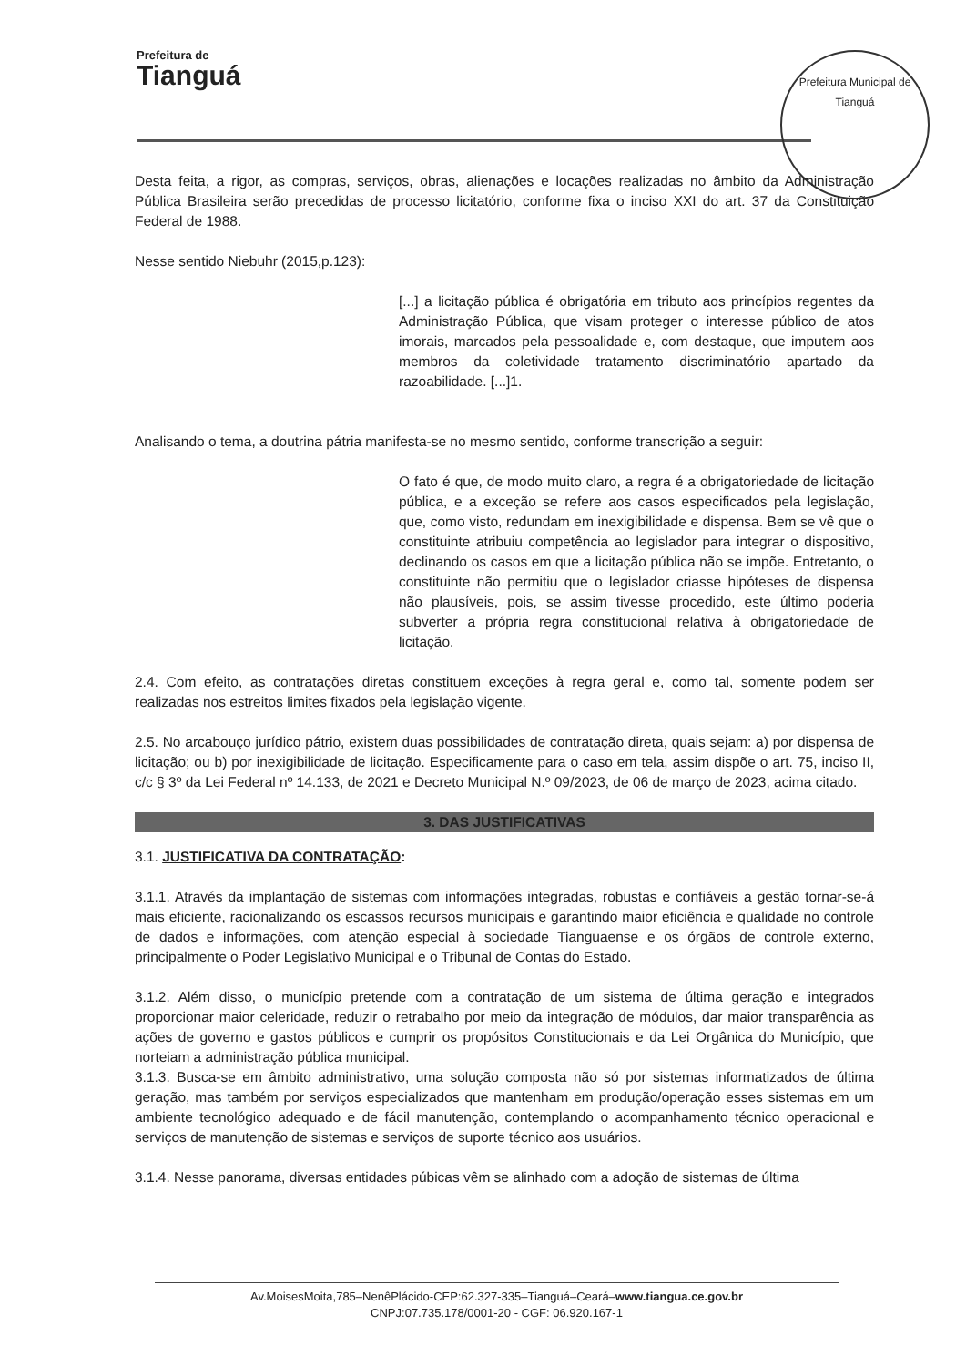Prefeitura de
Tianguá
Prefeitura Municipal de Tianguá
Desta feita, a rigor, as compras, serviços, obras, alienações e locações realizadas no âmbito da Administração Pública Brasileira serão precedidas de processo licitatório, conforme fixa o inciso XXI do art. 37 da Constituição Federal de 1988.
Nesse sentido Niebuhr (2015,p.123):
[...] a licitação pública é obrigatória em tributo aos princípios regentes da Administração Pública, que visam proteger o interesse público de atos imorais, marcados pela pessoalidade e, com destaque, que imputem aos membros da coletividade tratamento discriminatório apartado da razoabilidade. [...]1.
Analisando o tema, a doutrina pátria manifesta-se no mesmo sentido, conforme transcrição a seguir:
O fato é que, de modo muito claro, a regra é a obrigatoriedade de licitação pública, e a exceção se refere aos casos especificados pela legislação, que, como visto, redundam em inexigibilidade e dispensa. Bem se vê que o constituinte atribuiu competência ao legislador para integrar o dispositivo, declinando os casos em que a licitação pública não se impõe. Entretanto, o constituinte não permitiu que o legislador criasse hipóteses de dispensa não plausíveis, pois, se assim tivesse procedido, este último poderia subverter a própria regra constitucional relativa à obrigatoriedade de licitação.
2.4. Com efeito, as contratações diretas constituem exceções à regra geral e, como tal, somente podem ser realizadas nos estreitos limites fixados pela legislação vigente.
2.5. No arcabouço jurídico pátrio, existem duas possibilidades de contratação direta, quais sejam: a) por dispensa de licitação; ou b) por inexigibilidade de licitação. Especificamente para o caso em tela, assim dispõe o art. 75, inciso II, c/c § 3º da Lei Federal nº 14.133, de 2021 e Decreto Municipal N.º 09/2023, de 06 de março de 2023, acima citado.
3. DAS JUSTIFICATIVAS
3.1. JUSTIFICATIVA DA CONTRATAÇÃO:
3.1.1. Através da implantação de sistemas com informações integradas, robustas e confiáveis a gestão tornar-se-á mais eficiente, racionalizando os escassos recursos municipais e garantindo maior eficiência e qualidade no controle de dados e informações, com atenção especial à sociedade Tianguaense e os órgãos de controle externo, principalmente o Poder Legislativo Municipal e o Tribunal de Contas do Estado.
3.1.2. Além disso, o município pretende com a contratação de um sistema de última geração e integrados proporcionar maior celeridade, reduzir o retrabalho por meio da integração de módulos, dar maior transparência as ações de governo e gastos públicos e cumprir os propósitos Constitucionais e da Lei Orgânica do Município, que norteiam a administração pública municipal.
3.1.3. Busca-se em âmbito administrativo, uma solução composta não só por sistemas informatizados de última geração, mas também por serviços especializados que mantenham em produção/operação esses sistemas em um ambiente tecnológico adequado e de fácil manutenção, contemplando o acompanhamento técnico operacional e serviços de manutenção de sistemas e serviços de suporte técnico aos usuários.
3.1.4. Nesse panorama, diversas entidades púbicas vêm se alinhado com a adoção de sistemas de última
Av.MoisesMoita,785–NenêPlácido-CEP:62.327-335–Tianguá–Ceará–www.tiangua.ce.gov.br
CNPJ:07.735.178/0001-20 - CGF: 06.920.167-1